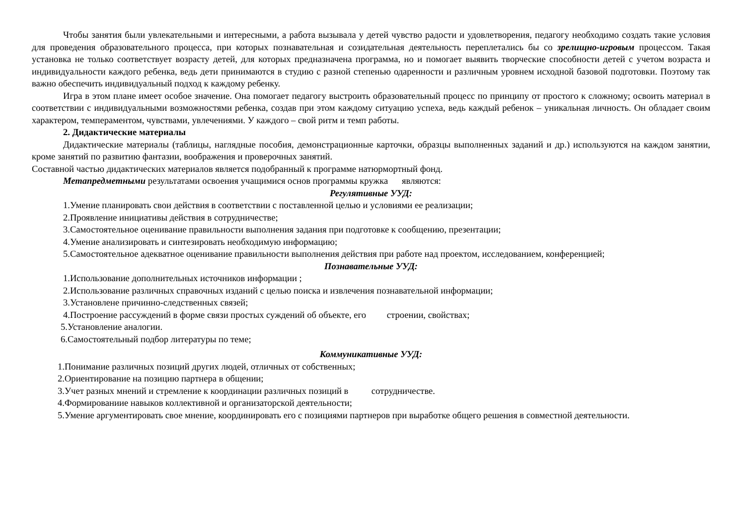Чтобы занятия были увлекательными и интересными, а работа вызывала у детей чувство радости и удовлетворения, педагогу необходимо создать такие условия для проведения образовательного процесса, при которых познавательная и созидательная деятельность переплетались бы со зрелищно-игровым процессом. Такая установка не только соответствует возрасту детей, для которых предназначена программа, но и помогает выявить творческие способности детей с учетом возраста и индивидуальности каждого ребенка, ведь дети принимаются в студию с разной степенью одаренности и различным уровнем исходной базовой подготовки. Поэтому так важно обеспечить индивидуальный подход к каждому ребенку.
Игра в этом плане имеет особое значение. Она помогает педагогу выстроить образовательный процесс по принципу от простого к сложному; освоить материал в соответствии с индивидуальными возможностями ребенка, создав при этом каждому ситуацию успеха, ведь каждый ребенок – уникальная личность. Он обладает своим характером, темпераментом, чувствами, увлечениями. У каждого – свой ритм и темп работы.
2. Дидактические материалы
Дидактические материалы (таблицы, наглядные пособия, демонстрационные карточки, образцы выполненных заданий и др.) используются на каждом занятии, кроме занятий по развитию фантазии, воображения и проверочных занятий.
Составной частью дидактических материалов является подобранный к программе натюрмортный фонд.
Метапредметными результатами освоения учащимися основ программы кружка являются:
Регулятивные УУД:
1.Умение планировать свои действия в соответствии с поставленной целью и условиями ее реализации;
2.Проявление инициативы действия в сотрудничестве;
3.Самостоятельное оценивание правильности выполнения задания при подготовке к сообщению, презентации;
4.Умение анализировать и синтезировать необходимую информацию;
5.Самостоятельное адекватное оценивание правильности выполнения действия при работе над проектом, исследованием, конференцией;
Познавательные УУД:
1.Использование дополнительных источников информации ;
2.Использование различных справочных изданий с целью поиска и извлечения познавательной информации;
3.Установлене причинно-следственных связей;
4.Построение рассуждений в форме связи простых суждений об объекте, его строении, свойствах;
5.Установление аналогии.
6.Самостоятельный подбор литературы по теме;
Коммуникативные УУД:
1.Понимание различных позиций других людей, отличных от собственных;
2.Ориентирование на позицию партнера в общении;
3.Учет разных мнений и стремление к координации различных позиций в сотрудничестве.
4.Формированиие навыков коллективной и организаторской деятельности;
5.Умение аргументировать свое мнение, координировать его с позициями партнеров при выработке общего решения в совместной деятельности.